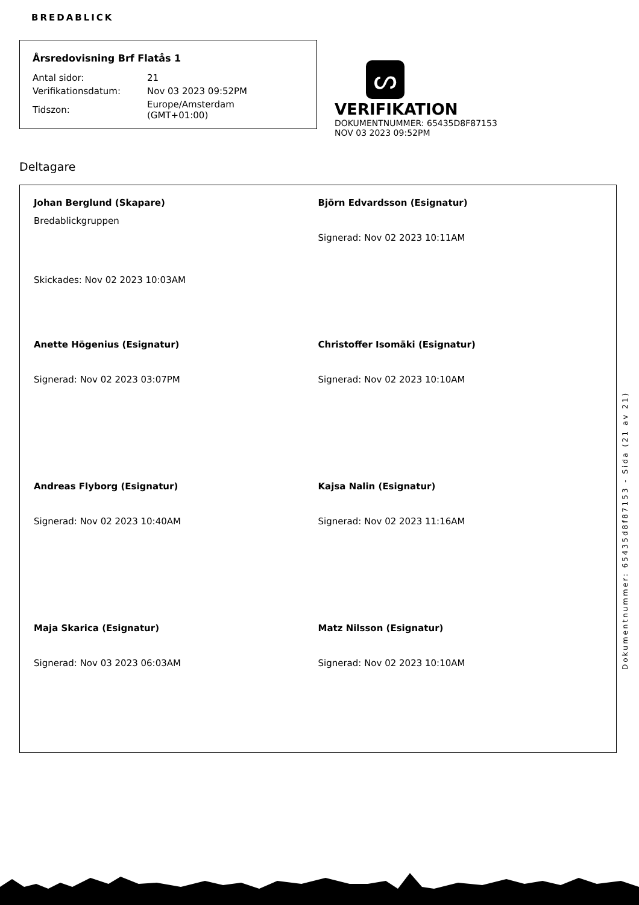BREDABLICK
Årsredovisning Brf Flatås 1
| Antal sidor: | 21 |
| Verifikationsdatum: | Nov 03 2023 09:52PM |
| Tidszon: | Europe/Amsterdam (GMT+01:00) |
ᔕ
VERIFIKATION
DOKUMENTNUMMER: 65435D8F87153
NOV 03 2023 09:52PM
Deltagare
Johan Berglund (Skapare)
Bredablickgruppen
Skickades: Nov 02 2023 10:03AM
Björn Edvardsson (Esignatur)
Signerad: Nov 02 2023 10:11AM
Anette Högenius (Esignatur)
Signerad: Nov 02 2023 03:07PM
Christoffer Isomäki (Esignatur)
Signerad: Nov 02 2023 10:10AM
Andreas Flyborg (Esignatur)
Signerad: Nov 02 2023 10:40AM
Kajsa Nalin (Esignatur)
Signerad: Nov 02 2023 11:16AM
Maja Skarica (Esignatur)
Signerad: Nov 03 2023 06:03AM
Matz Nilsson (Esignatur)
Signerad: Nov 02 2023 10:10AM
Dokumentnummer: 65435d8f87153 - Sida (21 av 21)